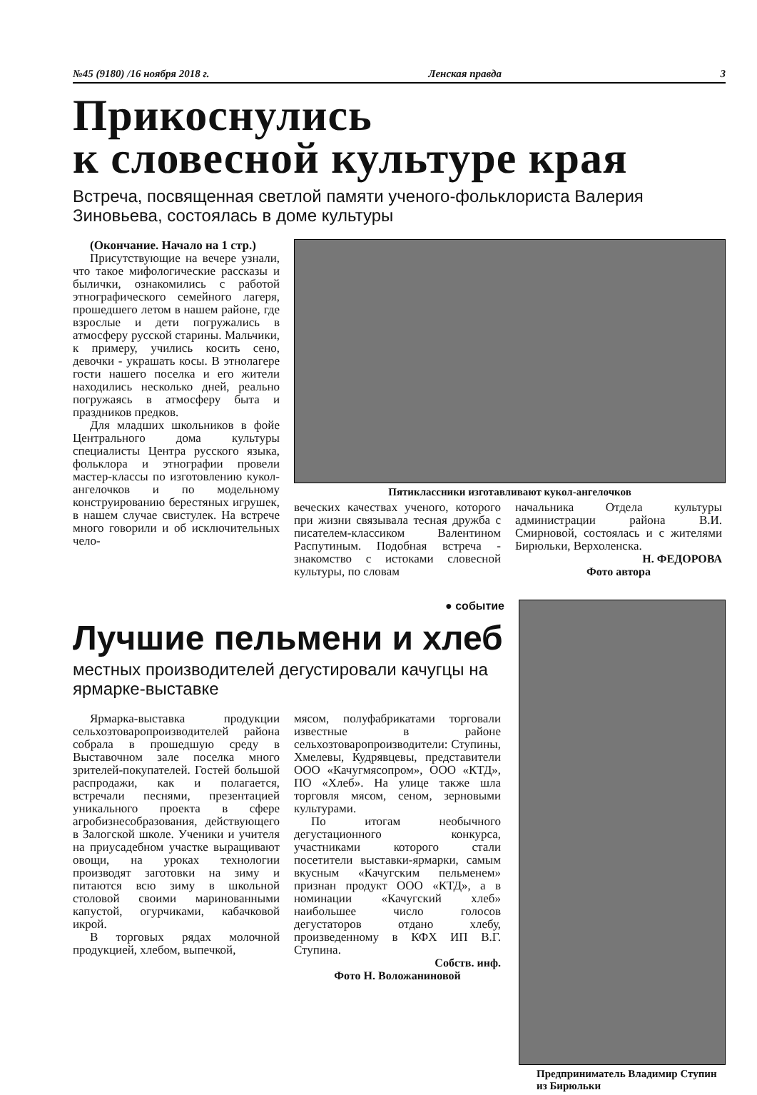№45 (9180) /16 ноября 2018 г. Ленская правда 3
Прикоснулись
к словесной культуре края
Встреча, посвященная светлой памяти ученого-фольклориста Валерия Зиновьева, состоялась в доме культуры
(Окончание. Начало на 1 стр.)
Присутствующие на вечере узнали, что такое мифологические рассказы и былички, ознакомились с работой этнографического семейного лагеря, прошедшего летом в нашем районе, где взрослые и дети погружались в атмосферу русской старины. Мальчики, к примеру, учились косить сено, девочки - украшать косы. В этнолагере гости нашего поселка и его жители находились несколько дней, реально погружаясь в атмосферу быта и праздников предков.
Для младших школьников в фойе Центрального дома культуры специалисты Центра русского языка, фольклора и этнографии провели мастер-классы по изготовлению кукол-ангелочков и по модельному конструированию берестяных игрушек, в нашем случае свистулек. На встрече много говорили и об исключительных чело-
Пятиклассники изготавливают кукол-ангелочков
веческих качествах ученого, которого при жизни связывала тесная дружба с писателем-классиком Валентином Распутиным. Подобная встреча - знакомство с истоками словесной культуры, по словам
начальника Отдела культуры администрации района В.И. Смирновой, состоялась и с жителями Бирюльки, Верхоленска.
Н. ФЕДОРОВА
Фото автора
● событие
Лучшие пельмени и хлеб
местных производителей дегустировали качугцы на ярмарке-выставке
Ярмарка-выставка продукции сельхозтоваропроизводителей района собрала в прошедшую среду в Выставочном зале поселка много зрителей-покупателей. Гостей большой распродажи, как и полагается, встречали песнями, презентацией уникального проекта в сфере агробизнесобразования, действующего в Залогской школе. Ученики и учителя на приусадебном участке выращивают овощи, на уроках технологии производят заготовки на зиму и питаются всю зиму в школьной столовой своими маринованными капустой, огурчиками, кабачковой икрой.
В торговых рядах молочной продукцией, хлебом, выпечкой,
мясом, полуфабрикатами торговали известные в районе сельхозтоваропроизводители: Ступины, Хмелевы, Кудрявцевы, представители ООО «Качугмясопром», ООО «КТД», ПО «Хлеб». На улице также шла торговля мясом, сеном, зерновыми культурами.
По итогам необычного дегустационного конкурса, участниками которого стали посетители выставки-ярмарки, самым вкусным «Качугским пельменем» признан продукт ООО «КТД», а в номинации «Качугский хлеб» наибольшее число голосов дегустаторов отдано хлебу, произведенному в КФХ ИП В.Г. Ступина.
Собств. инф.
Фото Н. Воложаниновой
Предприниматель Владимир Ступин из Бирюльки